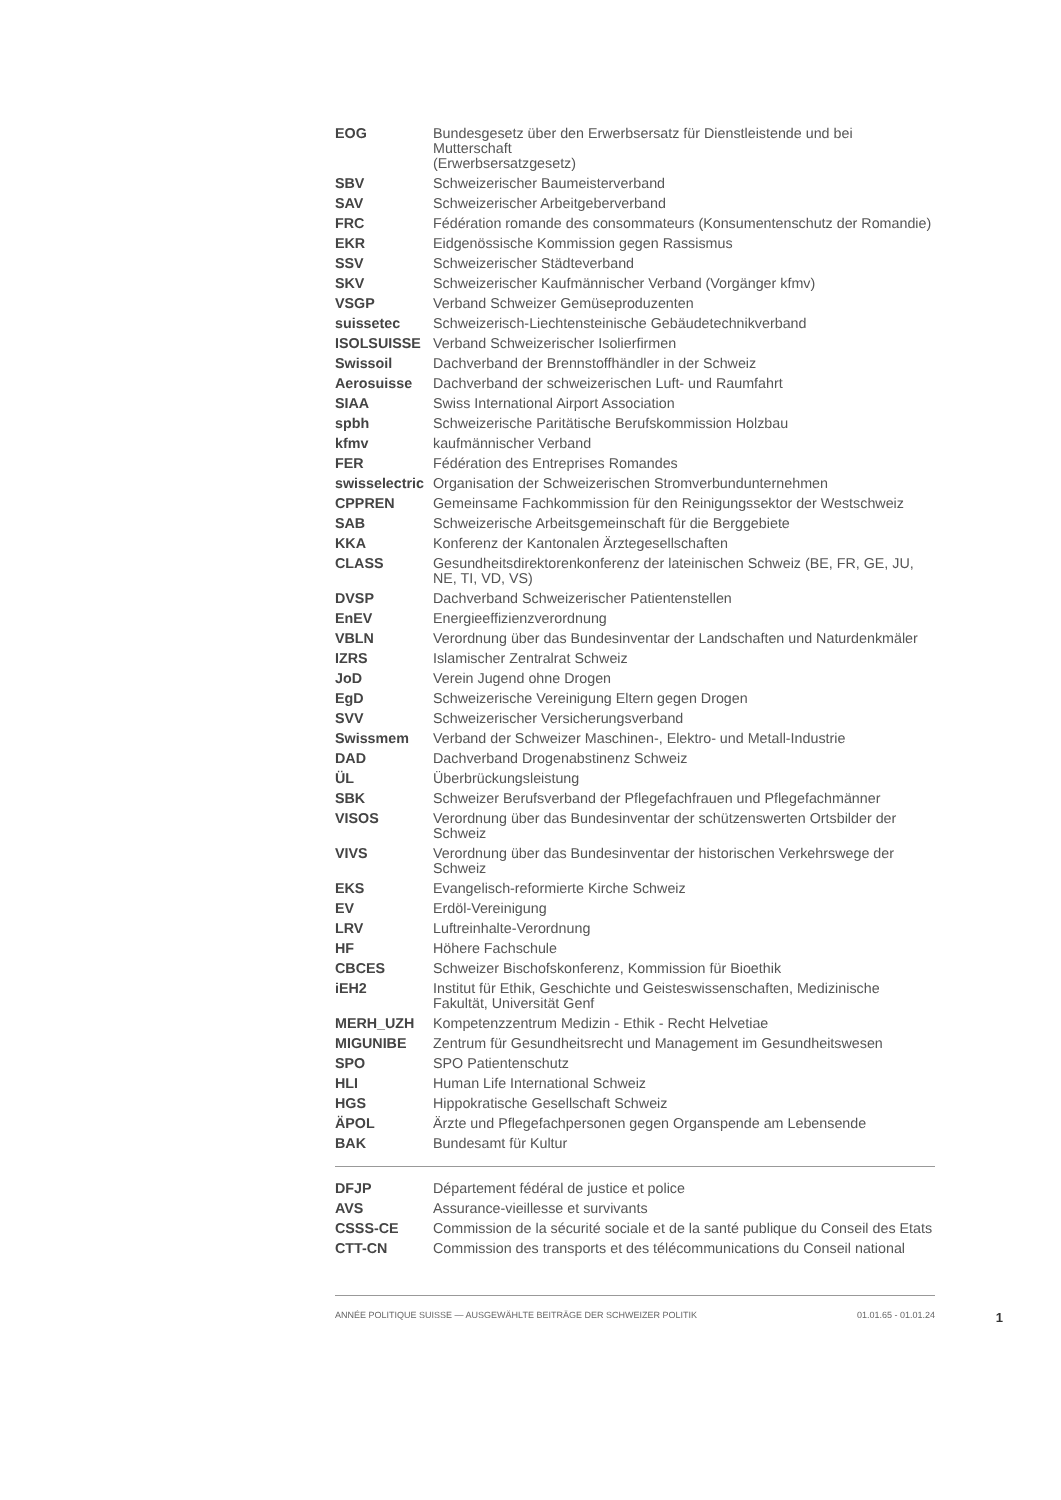| EOG | Bundesgesetz über den Erwerbsersatz für Dienstleistende und bei Mutterschaft (Erwerbsersatzgesetz) |
| SBV | Schweizerischer Baumeisterverband |
| SAV | Schweizerischer Arbeitgeberverband |
| FRC | Fédération romande des consommateurs (Konsumentenschutz der Romandie) |
| EKR | Eidgenössische Kommission gegen Rassismus |
| SSV | Schweizerischer Städteverband |
| SKV | Schweizerischer Kaufmännischer Verband (Vorgänger kfmv) |
| VSGP | Verband Schweizer Gemüseproduzenten |
| suissetec | Schweizerisch-Liechtensteinische Gebäudetechnikverband |
| ISOLSUISSE | Verband Schweizerischer Isolierfirmen |
| Swissoil | Dachverband der Brennstoffhändler in der Schweiz |
| Aerosuisse | Dachverband der schweizerischen Luft- und Raumfahrt |
| SIAA | Swiss International Airport Association |
| spbh | Schweizerische Paritätische Berufskommission Holzbau |
| kfmv | kaufmännischer Verband |
| FER | Fédération des Entreprises Romandes |
| swisselectric | Organisation der Schweizerischen Stromverbundunternehmen |
| CPPREN | Gemeinsame Fachkommission für den Reinigungssektor der Westschweiz |
| SAB | Schweizerische Arbeitsgemeinschaft für die Berggebiete |
| KKA | Konferenz der Kantonalen Ärztegesellschaften |
| CLASS | Gesundheitsdirektorenkonferenz der lateinischen Schweiz (BE, FR, GE, JU, NE, TI, VD, VS) |
| DVSP | Dachverband Schweizerischer Patientenstellen |
| EnEV | Energieeffizienzverordnung |
| VBLN | Verordnung über das Bundesinventar der Landschaften und Naturdenkmäler |
| IZRS | Islamischer Zentralrat Schweiz |
| JoD | Verein Jugend ohne Drogen |
| EgD | Schweizerische Vereinigung Eltern gegen Drogen |
| SVV | Schweizerischer Versicherungsverband |
| Swissmem | Verband der Schweizer Maschinen-, Elektro- und Metall-Industrie |
| DAD | Dachverband Drogenabstinenz Schweiz |
| ÜL | Überbrückungsleistung |
| SBK | Schweizer Berufsverband der Pflegefachfrauen und Pflegefachmänner |
| VISOS | Verordnung über das Bundesinventar der schützenswerten Ortsbilder der Schweiz |
| VIVS | Verordnung über das Bundesinventar der historischen Verkehrswege der Schweiz |
| EKS | Evangelisch-reformierte Kirche Schweiz |
| EV | Erdöl-Vereinigung |
| LRV | Luftreinhalte-Verordnung |
| HF | Höhere Fachschule |
| CBCES | Schweizer Bischofskonferenz, Kommission für Bioethik |
| iEH2 | Institut für Ethik, Geschichte und Geisteswissenschaften, Medizinische Fakultät, Universität Genf |
| MERH_UZH | Kompetenzzentrum Medizin - Ethik - Recht Helvetiae |
| MIGUNIBE | Zentrum für Gesundheitsrecht und Management im Gesundheitswesen |
| SPO | SPO Patientenschutz |
| HLI | Human Life International Schweiz |
| HGS | Hippokratische Gesellschaft Schweiz |
| ÄPOL | Ärzte und Pflegefachpersonen gegen Organspende am Lebensende |
| BAK | Bundesamt für Kultur |
| DFJP | Département fédéral de justice et police |
| AVS | Assurance-vieillesse et survivants |
| CSSS-CE | Commission de la sécurité sociale et de la santé publique du Conseil des Etats |
| CTT-CN | Commission des transports et des télécommunications du Conseil national |
ANNÉE POLITIQUE SUISSE — AUSGEWÄHLTE BEITRÄGE DER SCHWEIZER POLITIK 01.01.65 - 01.01.24 1